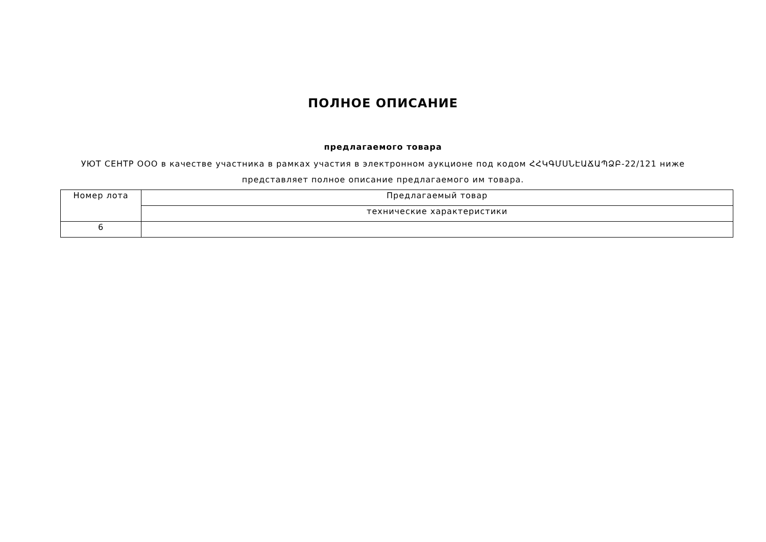ПОЛНОЕ ОПИСАНИЕ
предлагаемого товара
УЮТ СЕНТР ООО в качестве участника в рамках участия в электронном аукционе под кодом ՀՀԿԳՄՍՆԷԱՃԱՊՁԲ-22/121 ниже
представляет полное описание предлагаемого им товара.
| Номер лота | Предлагаемый товар |
| --- | --- |
| | технические характеристики |
| 6 | |